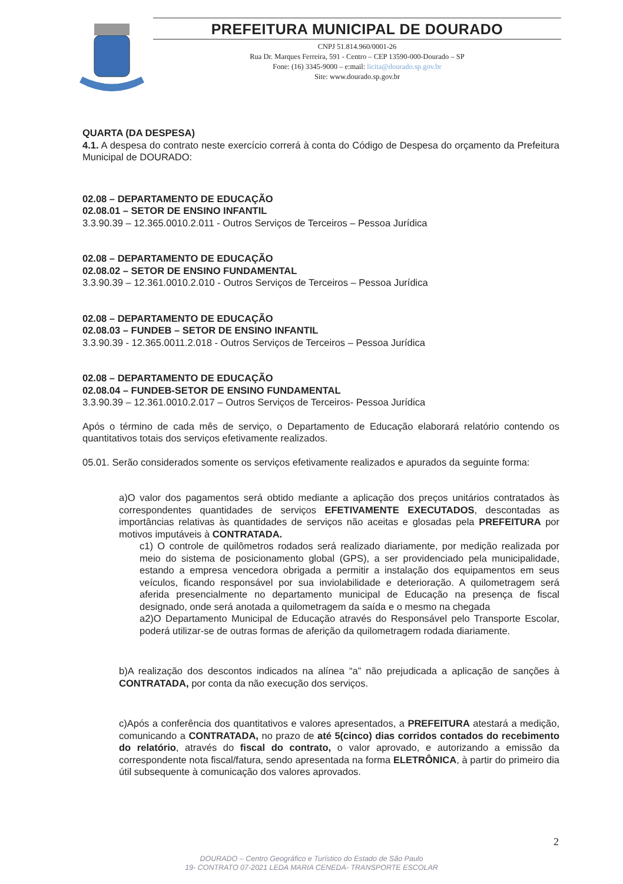PREFEITURA MUNICIPAL DE DOURADO
CNPJ 51.814.960/0001-26
Rua Dr. Marques Ferreira, 591 - Centro – CEP 13590-000-Dourado – SP
Fone: (16) 3345-9000 – e:mail: licita@dourado.sp.gov.br
Site: www.dourado.sp.gov.br
QUARTA (DA DESPESA)
4.1. A despesa do contrato neste exercício correrá à conta do Código de Despesa do orçamento da Prefeitura Municipal de DOURADO:
02.08 – DEPARTAMENTO DE EDUCAÇÃO
02.08.01 – SETOR DE ENSINO INFANTIL
3.3.90.39 – 12.365.0010.2.011 - Outros Serviços de Terceiros – Pessoa Jurídica
02.08 – DEPARTAMENTO DE EDUCAÇÃO
02.08.02 – SETOR DE ENSINO FUNDAMENTAL
3.3.90.39 – 12.361.0010.2.010 - Outros Serviços de Terceiros – Pessoa Jurídica
02.08 – DEPARTAMENTO DE EDUCAÇÃO
02.08.03 – FUNDEB – SETOR DE ENSINO INFANTIL
3.3.90.39 - 12.365.0011.2.018 - Outros Serviços de Terceiros – Pessoa Jurídica
02.08 – DEPARTAMENTO DE EDUCAÇÃO
02.08.04 – FUNDEB-SETOR DE ENSINO FUNDAMENTAL
3.3.90.39 – 12.361.0010.2.017 – Outros Serviços de Terceiros- Pessoa Jurídica
Após o término de cada mês de serviço, o Departamento de Educação elaborará relatório contendo os quantitativos totais dos serviços efetivamente realizados.
05.01. Serão considerados somente os serviços efetivamente realizados e apurados da seguinte forma:
a)O valor dos pagamentos será obtido mediante a aplicação dos preços unitários contratados às correspondentes quantidades de serviços EFETIVAMENTE EXECUTADOS, descontadas as importâncias relativas às quantidades de serviços não aceitas e glosadas pela PREFEITURA por motivos imputáveis à CONTRATADA.
c1) O controle de quilômetros rodados será realizado diariamente, por medição realizada por meio do sistema de posicionamento global (GPS), a ser providenciado pela municipalidade, estando a empresa vencedora obrigada a permitir a instalação dos equipamentos em seus veículos, ficando responsável por sua inviolabilidade e deterioração. A quilometragem será aferida presencialmente no departamento municipal de Educação na presença de fiscal designado, onde será anotada a quilometragem da saída e o mesmo na chegada
a2)O Departamento Municipal de Educação através do Responsável pelo Transporte Escolar, poderá utilizar-se de outras formas de aferição da quilometragem rodada diariamente.
b)A realização dos descontos indicados na alínea “a” não prejudicada a aplicação de sanções à CONTRATADA, por conta da não execução dos serviços.
c)Após a conferência dos quantitativos e valores apresentados, a PREFEITURA atestará a medição, comunicando a CONTRATADA, no prazo de até 5(cinco) dias corridos contados do recebimento do relatório, através do fiscal do contrato, o valor aprovado, e autorizando a emissão da correspondente nota fiscal/fatura, sendo apresentada na forma ELETRÔNICA, à partir do primeiro dia útil subsequente à comunicação dos valores aprovados.
2
DOURADO – Centro Geográfico e Turístico do Estado de São Paulo
19- CONTRATO 07-2021 LEDA MARIA CENEDA- TRANSPORTE ESCOLAR